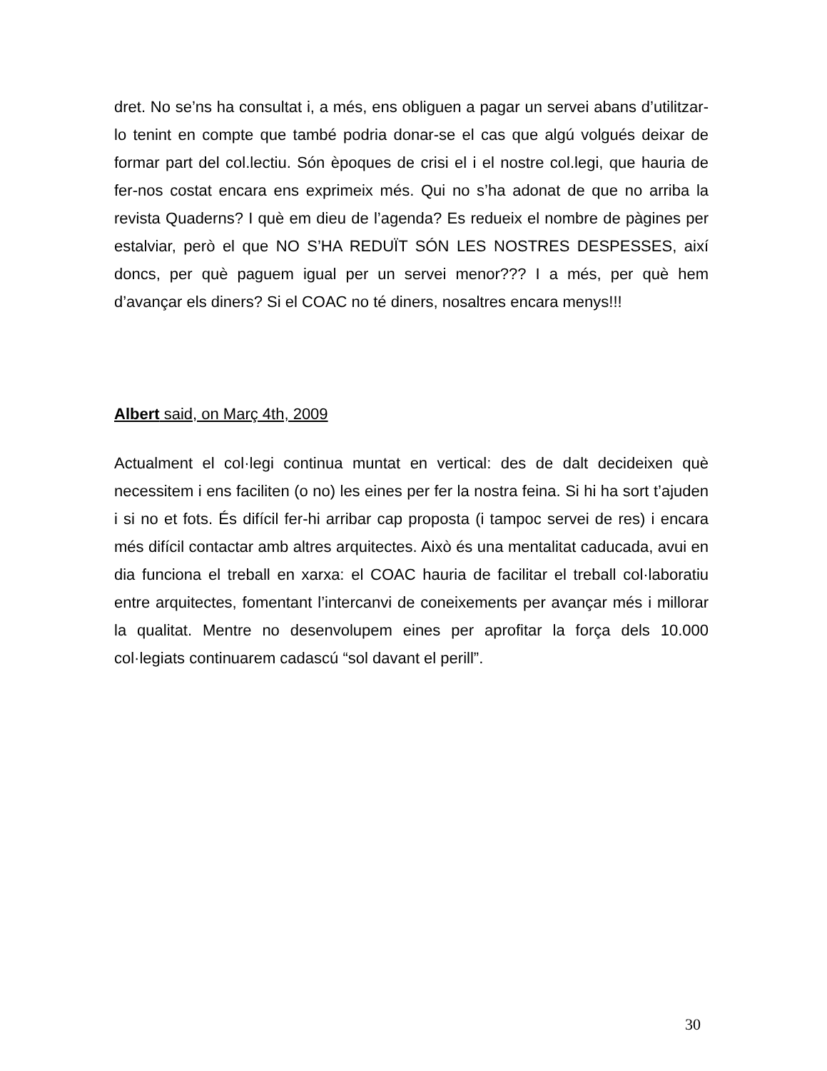dret. No se’ns ha consultat i, a més, ens obliguen a pagar un servei abans d’utilitzar-lo tenint en compte que també podria donar-se el cas que algú volgués deixar de formar part del col.lectiu. Són èpoques de crisi el i el nostre col.legi, que hauria de fer-nos costat encara ens exprimeix més. Qui no s’ha adonat de que no arriba la revista Quaderns? I què em dieu de l’agenda? Es redueix el nombre de pàgines per estalviar, però el que NO S’HA REDUÏT SÓN LES NOSTRES DESPESSES, així doncs, per què paguem igual per un servei menor??? I a més, per què hem d’avançar els diners? Si el COAC no té diners, nosaltres encara menys!!!
Albert said, on Març 4th, 2009
Actualment el col·legi continua muntat en vertical: des de dalt decideixen què necessitem i ens faciliten (o no) les eines per fer la nostra feina. Si hi ha sort t’ajuden i si no et fots. És difícil fer-hi arribar cap proposta (i tampoc servei de res) i encara més difícil contactar amb altres arquitectes. Això és una mentalitat caducada, avui en dia funciona el treball en xarxa: el COAC hauria de facilitar el treball col·laboratiu entre arquitectes, fomentant l’intercanvi de coneixements per avançar més i millorar la qualitat. Mentre no desenvolupem eines per aprofitar la força dels 10.000 col·legiats continuarem cadascú “sol davant el perill”.
30